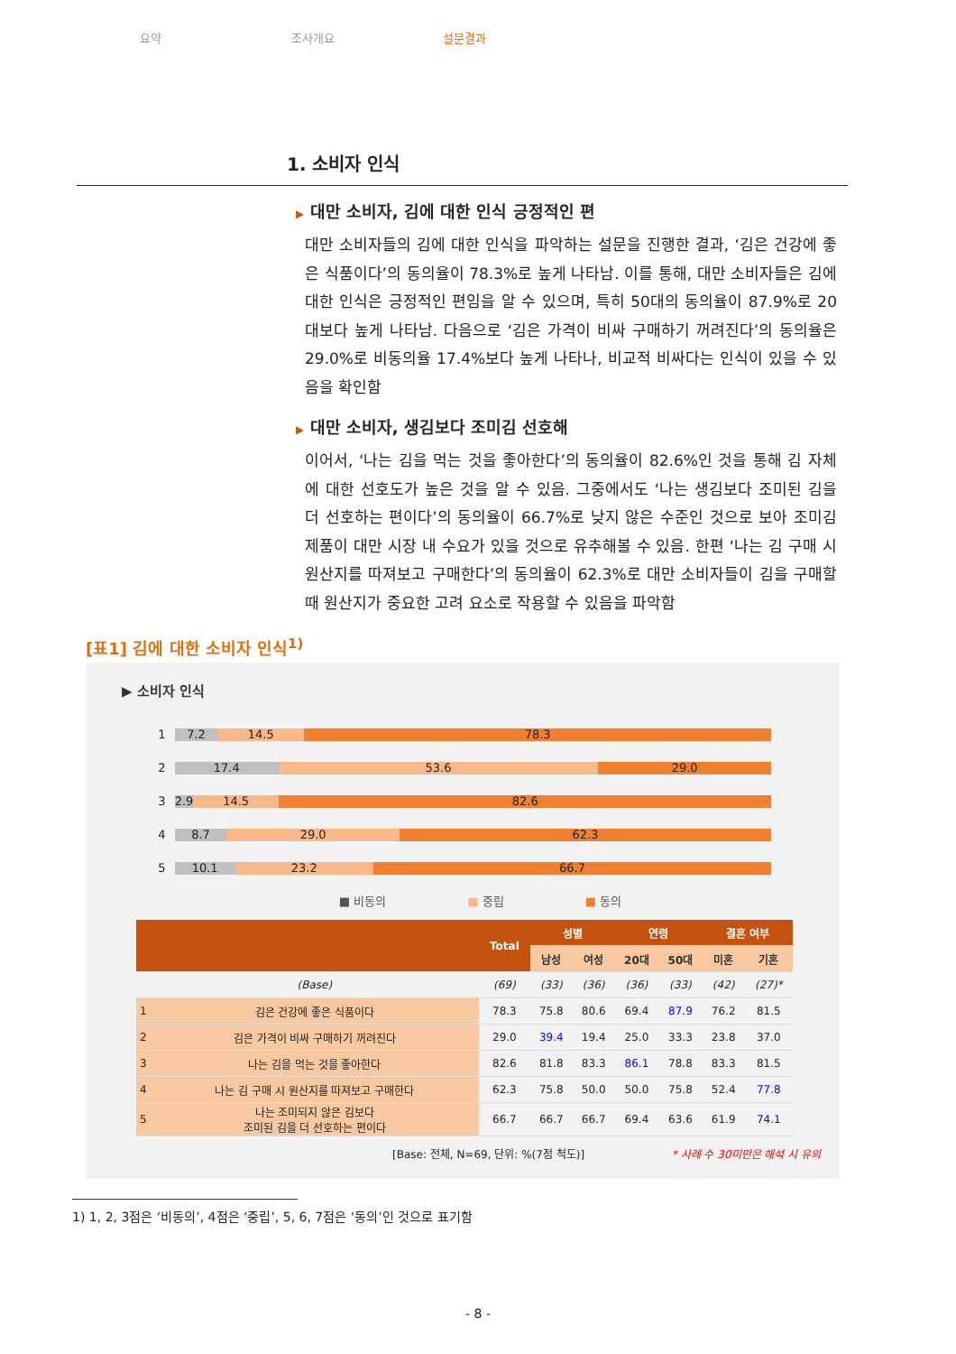요약 조사개요 설문결과
1. 소비자 인식
▶ 대만 소비자, 김에 대한 인식 긍정적인 편
대만 소비자들의 김에 대한 인식을 파악하는 설문을 진행한 결과, ‘김은 건강에 좋은 식품이다’의 동의율이 78.3%로 높게 나타남. 이를 통해, 대만 소비자들은 김에 대한 인식은 긍정적인 편임을 알 수 있으며, 특히 50대의 동의율이 87.9%로 20대보다 높게 나타남. 다음으로 ‘김은 가격이 비싸 구매하기 꺼려진다’의 동의율은 29.0%로 비동의율 17.4%보다 높게 나타나, 비교적 비싸다는 인식이 있을 수 있음을 확인함
▶ 대만 소비자, 생김보다 조미김 선호해
이어서, ‘나는 김을 먹는 것을 좋아한다’의 동의율이 82.6%인 것을 통해 김 자체에 대한 선호도가 높은 것을 알 수 있음. 그중에서도 ‘나는 생김보다 조미된 김을 더 선호하는 편이다’의 동의율이 66.7%로 낮지 않은 수준인 것으로 보아 조미김 제품이 대만 시장 내 수요가 있을 것으로 유추해볼 수 있음. 한편 ‘나는 김 구매 시 원산지를 따져보고 구매한다’의 동의율이 62.3%로 대만 소비자들이 김을 구매할 때 원산지가 중요한 고려 요소로 작용할 수 있음을 파악함
[표1] 김에 대한 소비자 인식<sup>1)</sup>
▶ 소비자 인식
1
7.2 14.5 78.3
2
17.4 53.6 29.0
3
2.9 14.5 82.6
4
8.7 29.0 62.3
5
10.1 23.2 66.7
■ 비동의 ■ 중립 ■ 동의
| | | Total | 성별 | | 연령 | | 결혼 여부 | |
| --- | --- | --- | --- | --- | --- | --- | --- | --- |
| | | | 남성 | 여성 | 20대 | 50대 | 미혼 | 기혼 |
| | (Base) | (69) | (33) | (36) | (36) | (33) | (42) | (27)* |
| 1 | 김은 건강에 좋은 식품이다 | 78.3 | 75.8 | 80.6 | 69.4 | 87.9 | 76.2 | 81.5 |
| 2 | 김은 가격이 비싸 구매하기 꺼려진다 | 29.0 | 39.4 | 19.4 | 25.0 | 33.3 | 23.8 | 37.0 |
| 3 | 나는 김을 먹는 것을 좋아한다 | 82.6 | 81.8 | 83.3 | 86.1 | 78.8 | 83.3 | 81.5 |
| 4 | 나는 김 구매 시 원산지를 따져보고 구매한다 | 62.3 | 75.8 | 50.0 | 50.0 | 75.8 | 52.4 | 77.8 |
| 5 | 나는 조미되지 않은 김보다 조미된 김을 더 선호하는 편이다 | 66.7 | 66.7 | 66.7 | 69.4 | 63.6 | 61.9 | 74.1 |
[Base: 전체, N=69, 단위: %(7점 척도)] * 사례 수 30미만은 해석 시 유의
1) 1, 2, 3점은 ‘비동의’, 4점은 ‘중립’, 5, 6, 7점은 ‘동의’인 것으로 표기함
- 8 -